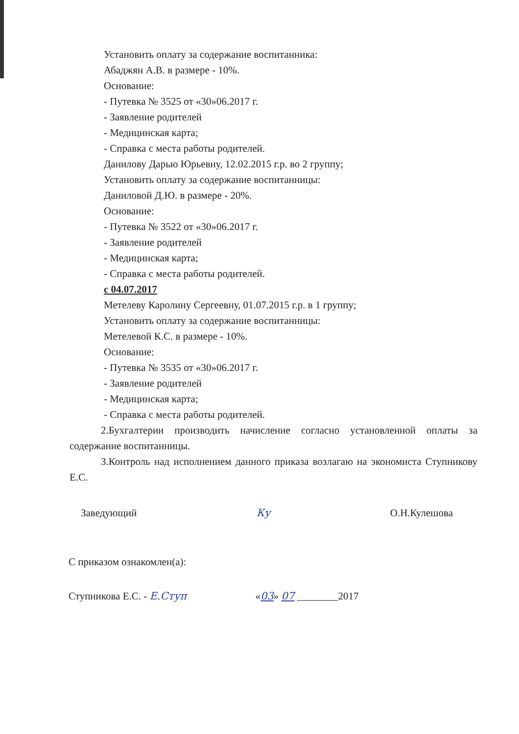Установить оплату за содержание воспитанника:
Абаджян А.В. в размере - 10%.
Основание:
- Путевка № 3525 от «30»06.2017 г.
- Заявление родителей
- Медицинская карта;
- Справка с места работы родителей.
Данилову Дарью Юрьевну, 12.02.2015 г.р. во 2 группу;
Установить оплату за содержание воспитанницы:
Даниловой Д.Ю. в размере - 20%.
Основание:
- Путевка № 3522 от «30»06.2017 г.
- Заявление родителей
- Медицинская карта;
- Справка с места работы родителей.
с 04.07.2017
Метелеву Каролину Сергеевну, 01.07.2015 г.р. в 1 группу;
Установить оплату за содержание воспитанницы:
Метелевой К.С. в размере - 10%.
Основание:
- Путевка № 3535 от «30»06.2017 г.
- Заявление родителей
- Медицинская карта;
- Справка с места работы родителей.
2.Бухгалтерии производить начисление согласно установленной оплаты за содержание воспитанницы.
3.Контроль над исполнением данного приказа возлагаю на экономиста Ступникову Е.С.
Заведующий Ку О.Н.Кулешова
С приказом ознакомлен(а):
Ступникова Е.С. - Е.Ступ «03» 07 ________2017